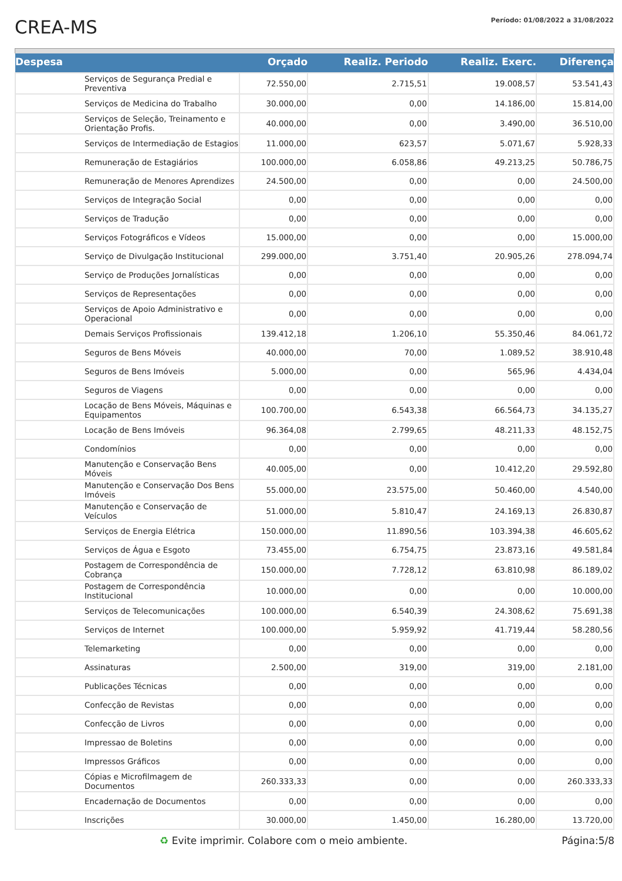CREA-MS
Período: 01/08/2022 a 31/08/2022
| Despesa | | Orçado | Realiz. Periodo | Realiz. Exerc. | Diferença |
| --- | --- | --- | --- | --- | --- |
| | Serviços de Segurança Predial e Preventiva | 72.550,00 | 2.715,51 | 19.008,57 | 53.541,43 |
| | Serviços de Medicina do Trabalho | 30.000,00 | 0,00 | 14.186,00 | 15.814,00 |
| | Serviços de Seleção, Treinamento e Orientação Profis. | 40.000,00 | 0,00 | 3.490,00 | 36.510,00 |
| | Serviços de Intermediação de Estagios | 11.000,00 | 623,57 | 5.071,67 | 5.928,33 |
| | Remuneração de Estagiários | 100.000,00 | 6.058,86 | 49.213,25 | 50.786,75 |
| | Remuneração de Menores Aprendizes | 24.500,00 | 0,00 | 0,00 | 24.500,00 |
| | Serviços de Integração Social | 0,00 | 0,00 | 0,00 | 0,00 |
| | Serviços de Tradução | 0,00 | 0,00 | 0,00 | 0,00 |
| | Serviços Fotográficos e Vídeos | 15.000,00 | 0,00 | 0,00 | 15.000,00 |
| | Serviço de Divulgação Institucional | 299.000,00 | 3.751,40 | 20.905,26 | 278.094,74 |
| | Serviço de Produções Jornalísticas | 0,00 | 0,00 | 0,00 | 0,00 |
| | Serviços de Representações | 0,00 | 0,00 | 0,00 | 0,00 |
| | Serviços de Apoio Administrativo e Operacional | 0,00 | 0,00 | 0,00 | 0,00 |
| | Demais Serviços Profissionais | 139.412,18 | 1.206,10 | 55.350,46 | 84.061,72 |
| | Seguros de Bens Móveis | 40.000,00 | 70,00 | 1.089,52 | 38.910,48 |
| | Seguros de Bens Imóveis | 5.000,00 | 0,00 | 565,96 | 4.434,04 |
| | Seguros de Viagens | 0,00 | 0,00 | 0,00 | 0,00 |
| | Locação de Bens Móveis, Máquinas e Equipamentos | 100.700,00 | 6.543,38 | 66.564,73 | 34.135,27 |
| | Locação de Bens Imóveis | 96.364,08 | 2.799,65 | 48.211,33 | 48.152,75 |
| | Condomínios | 0,00 | 0,00 | 0,00 | 0,00 |
| | Manutenção e Conservação Bens Móveis | 40.005,00 | 0,00 | 10.412,20 | 29.592,80 |
| | Manutenção e Conservação Dos Bens Imóveis | 55.000,00 | 23.575,00 | 50.460,00 | 4.540,00 |
| | Manutenção e Conservação de Veículos | 51.000,00 | 5.810,47 | 24.169,13 | 26.830,87 |
| | Serviços de Energia Elétrica | 150.000,00 | 11.890,56 | 103.394,38 | 46.605,62 |
| | Serviços de Água e Esgoto | 73.455,00 | 6.754,75 | 23.873,16 | 49.581,84 |
| | Postagem de Correspondência de Cobrança | 150.000,00 | 7.728,12 | 63.810,98 | 86.189,02 |
| | Postagem de Correspondência Institucional | 10.000,00 | 0,00 | 0,00 | 10.000,00 |
| | Serviços de Telecomunicações | 100.000,00 | 6.540,39 | 24.308,62 | 75.691,38 |
| | Serviços de Internet | 100.000,00 | 5.959,92 | 41.719,44 | 58.280,56 |
| | Telemarketing | 0,00 | 0,00 | 0,00 | 0,00 |
| | Assinaturas | 2.500,00 | 319,00 | 319,00 | 2.181,00 |
| | Publicações Técnicas | 0,00 | 0,00 | 0,00 | 0,00 |
| | Confecção de Revistas | 0,00 | 0,00 | 0,00 | 0,00 |
| | Confecção de Livros | 0,00 | 0,00 | 0,00 | 0,00 |
| | Impressao de Boletins | 0,00 | 0,00 | 0,00 | 0,00 |
| | Impressos Gráficos | 0,00 | 0,00 | 0,00 | 0,00 |
| | Cópias e Microfilmagem de Documentos | 260.333,33 | 0,00 | 0,00 | 260.333,33 |
| | Encadernação de Documentos | 0,00 | 0,00 | 0,00 | 0,00 |
| | Inscrições | 30.000,00 | 1.450,00 | 16.280,00 | 13.720,00 |
♻ Evite imprimir. Colabore com o meio ambiente. Página:5/8